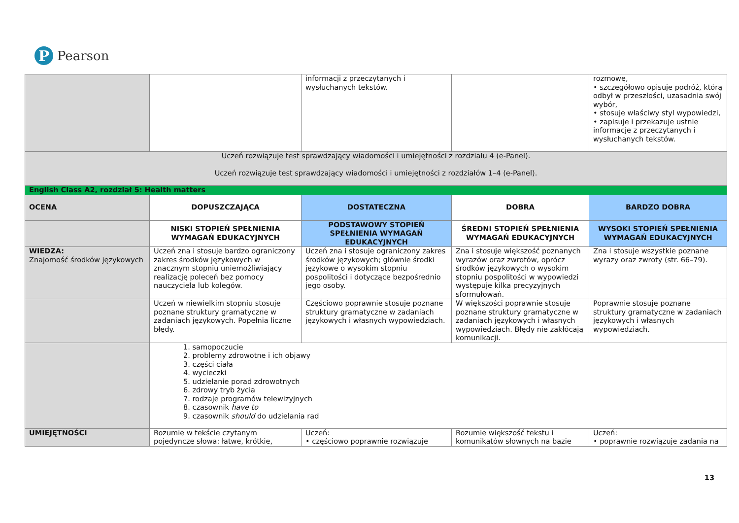P
Pearson
| | | informacji z przeczytanych i wysłuchanych tekstów. | | rozmowę, • szczegółowo opisuje podróż, którą odbył w przeszłości, uzasadnia swój wybór, • stosuje właściwy styl wypowiedzi, • zapisuje i przekazuje ustnie informacje z przeczytanych i wysłuchanych tekstów. |
| Uczeń rozwiązuje test sprawdzający wiadomości i umiejętności z rozdziału 4 (e-Panel). Uczeń rozwiązuje test sprawdzający wiadomości i umiejętności z rozdziałów 1–4 (e-Panel). | | | | |
| English Class A2, rozdział 5: Health matters | | | | |
| OCENA | DOPUSZCZAJĄCA | DOSTATECZNA | DOBRA | BARDZO DOBRA |
| | NISKI STOPIEŃ SPEŁNIENIA WYMAGAŃ EDUKACYJNYCH | PODSTAWOWY STOPIEŃ SPEŁNIENIA WYMAGAŃ EDUKACYJNYCH | ŚREDNI STOPIEŃ SPEŁNIENIA WYMAGAŃ EDUKACYJNYCH | WYSOKI STOPIEŃ SPEŁNIENIA WYMAGAŃ EDUKACYJNYCH |
| WIEDZA: Znajomość środków językowych | Uczeń zna i stosuje bardzo ograniczony zakres środków językowych w znacznym stopniu uniemożliwiający realizację poleceń bez pomocy nauczyciela lub kolegów. | Uczeń zna i stosuje ograniczony zakres środków językowych; głównie środki językowe o wysokim stopniu pospolitości i dotyczące bezpośrednio jego osoby. | Zna i stosuje większość poznanych wyrazów oraz zwrotów, oprócz środków językowych o wysokim stopniu pospolitości w wypowiedzi występuje kilka precyzyjnych sformułowań. | Zna i stosuje wszystkie poznane wyrazy oraz zwroty (str. 66–79). |
| | Uczeń w niewielkim stopniu stosuje poznane struktury gramatyczne w zadaniach językowych. Popełnia liczne błędy. | Częściowo poprawnie stosuje poznane struktury gramatyczne w zadaniach językowych i własnych wypowiedziach. | W większości poprawnie stosuje poznane struktury gramatyczne w zadaniach językowych i własnych wypowiedziach. Błędy nie zakłócają komunikacji. | Poprawnie stosuje poznane struktury gramatyczne w zadaniach językowych i własnych wypowiedziach. |
| | 1. samopoczucie 2. problemy zdrowotne i ich objawy 3. części ciała 4. wycieczki 5. udzielanie porad zdrowotnych 6. zdrowy tryb życia 7. rodzaje programów telewizyjnych 8. czasownik have to 9. czasownik should do udzielania rad | | | |
| UMIEJĘTNOŚCI | Rozumie w tekście czytanym pojedyncze słowa: łatwe, krótkie, | Uczeń: • częściowo poprawnie rozwiązuje | Rozumie większość tekstu i komunikatów słownych na bazie | Uczeń: • poprawnie rozwiązuje zadania na |
13